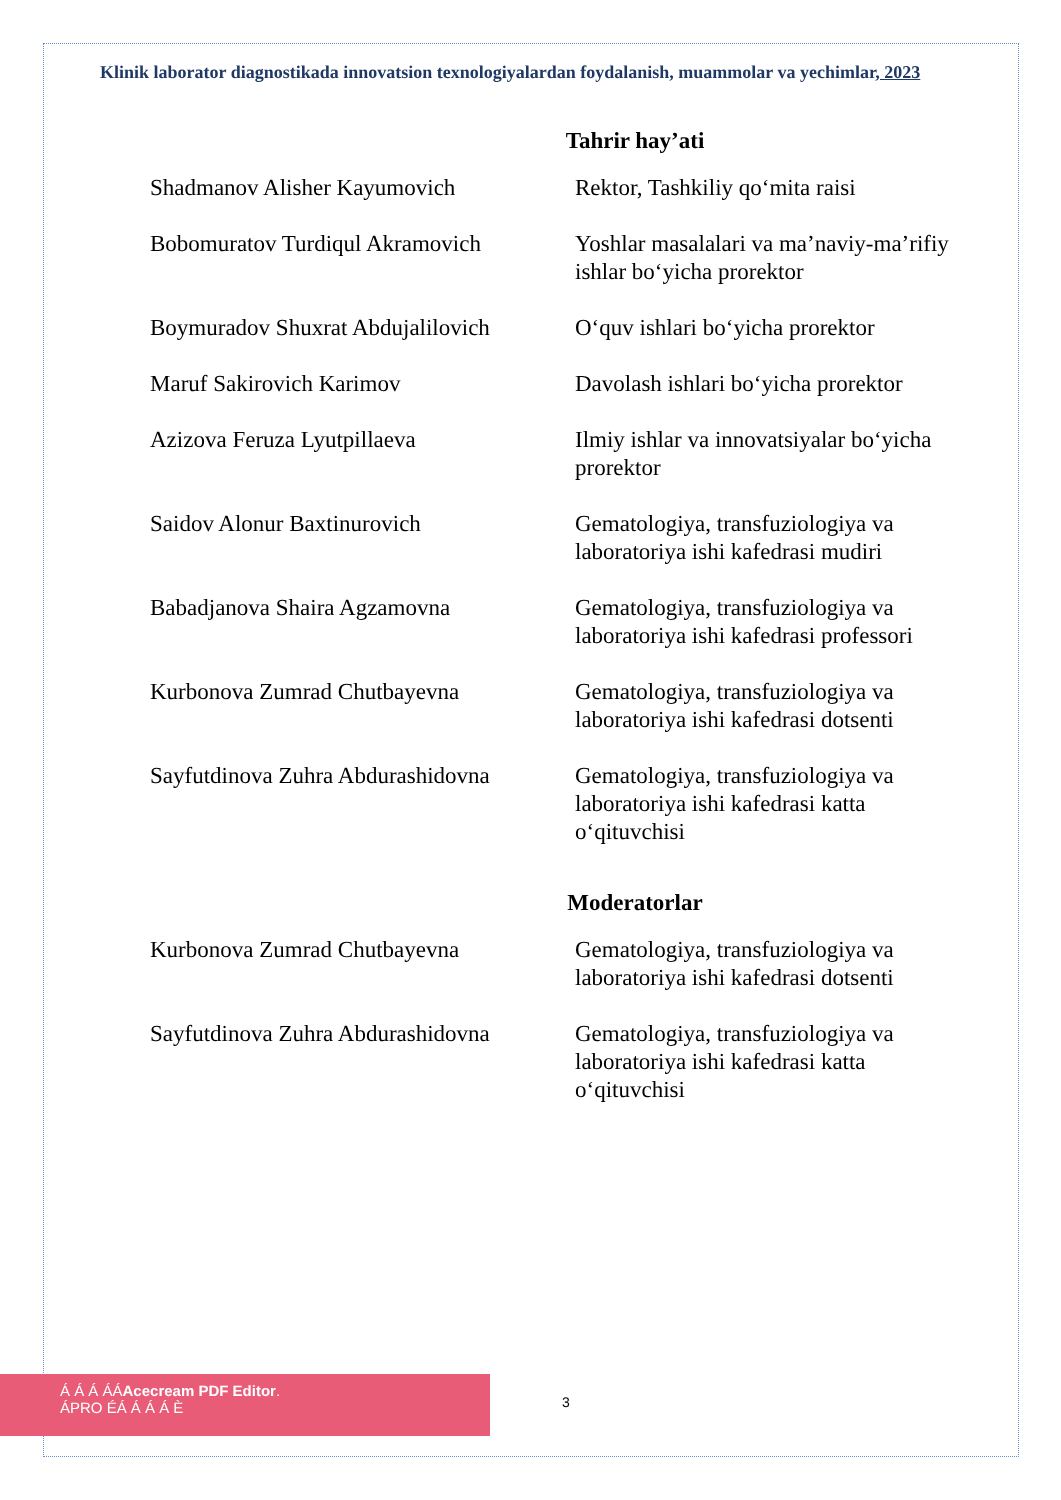Klinik laborator diagnostikada innovatsion texnologiyalardan foydalanish, muammolar va yechimlar, 2023
Tahrir hay’ati
| Shadmanov Alisher Kayumovich | Rektor, Tashkiliy qo‘mita raisi |
| Bobomuratov Turdiqul Akramovich | Yoshlar masalalari va ma’naviy-ma’rifiy ishlar bo‘yicha prorektor |
| Boymuradov Shuxrat Abdujalilovich | O‘quv ishlari bo‘yicha prorektor |
| Maruf Sakirovich Karimov | Davolash ishlari bo‘yicha prorektor |
| Azizova Feruza Lyutpillaeva | Ilmiy ishlar va innovatsiyalar bo‘yicha prorektor |
| Saidov Alonur Baxtinurovich | Gematologiya, transfuziologiya va laboratoriya ishi kafedrasi mudiri |
| Babadjanova Shaira Agzamovna | Gematologiya, transfuziologiya va laboratoriya ishi kafedrasi professori |
| Kurbonova Zumrad Chutbayevna | Gematologiya, transfuziologiya va laboratoriya ishi kafedrasi dotsenti |
| Sayfutdinova Zuhra Abdurashidovna | Gematologiya, transfuziologiya va laboratoriya ishi kafedrasi katta o‘qituvchisi |
Moderatorlar
| Kurbonova Zumrad Chutbayevna | Gematologiya, transfuziologiya va laboratoriya ishi kafedrasi dotsenti |
| Sayfutdinova Zuhra Abdurashidovna | Gematologiya, transfuziologiya va laboratoriya ishi kafedrasi katta o‘qituvchisi |
Á Á Á ÁÁAcecream PDF Editor.
ÁPRO ÉÁ Á Á Á È
3